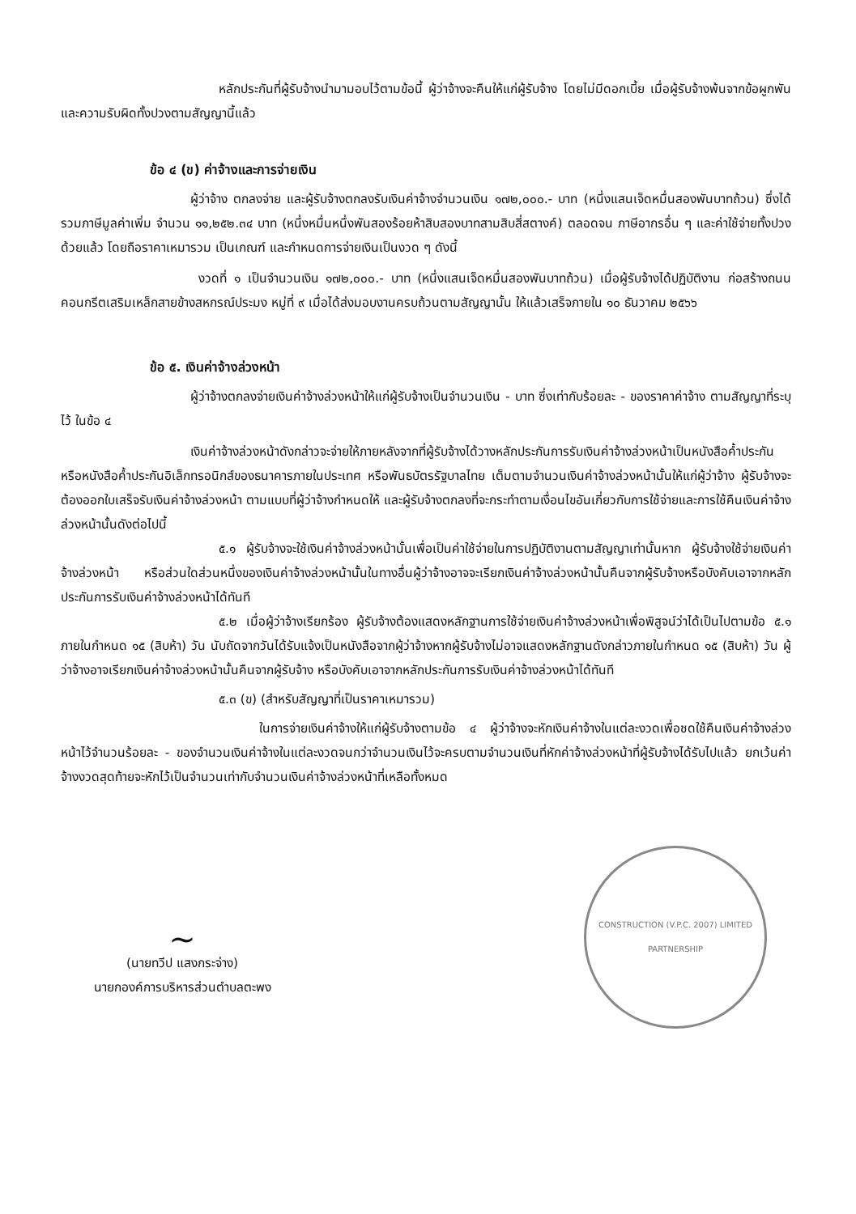หลักประกันที่ผู้รับจ้างนำมามอบไว้ตามข้อนี้ ผู้ว่าจ้างจะคืนให้แก่ผู้รับจ้าง โดยไม่มีดอกเบี้ย เมื่อผู้รับจ้างพ้นจากข้อผูกพัน และความรับผิดทั้งปวงตามสัญญานี้แล้ว
ข้อ ๔ (ข) ค่าจ้างและการจ่ายเงิน
ผู้ว่าจ้าง ตกลงจ่าย และผู้รับจ้างตกลงรับเงินค่าจ้างจำนวนเงิน ๑๗๒,๐๐๐.- บาท (หนึ่งแสนเจ็ดหมื่นสองพันบาทถ้วน) ซึ่งได้รวมภาษีมูลค่าเพิ่ม จำนวน ๑๑,๒๕๒.๓๔ บาท (หนึ่งหมื่นหนึ่งพันสองร้อยห้าสิบสองบาทสามสิบสี่สตางค์) ตลอดจน ภาษีอากรอื่น ๆ และค่าใช้จ่ายทั้งปวงด้วยแล้ว โดยถือราคาเหมารวม เป็นเกณฑ์ และกำหนดการจ่ายเงินเป็นงวด ๆ ดังนี้
งวดที่ ๑ เป็นจำนวนเงิน ๑๗๒,๐๐๐.- บาท (หนึ่งแสนเจ็ดหมื่นสองพันบาทถ้วน) เมื่อผู้รับจ้างได้ปฏิบัติงาน ก่อสร้างถนนคอนกรีตเสริมเหล็กสายข้างสหกรณ์ประมง หมู่ที่ ๙ เมื่อได้ส่งมอบงานครบถ้วนตามสัญญานั้น ให้แล้วเสร็จภายใน ๑๐ ธันวาคม ๒๕๖๖
ข้อ ๕. เงินค่าจ้างล่วงหน้า
ผู้ว่าจ้างตกลงจ่ายเงินค่าจ้างล่วงหน้าให้แก่ผู้รับจ้างเป็นจำนวนเงิน - บาท ซึ่งเท่ากับร้อยละ - ของราคาค่าจ้าง ตามสัญญาที่ระบุไว้ ในข้อ ๔
เงินค่าจ้างล่วงหน้าดังกล่าวจะจ่ายให้ภายหลังจากที่ผู้รับจ้างได้วางหลักประกันการรับเงินค่าจ้างล่วงหน้าเป็นหนังสือค้ำประกันหรือหนังสือค้ำประกันอิเล็กทรอนิกส์ของธนาคารภายในประเทศ หรือพันธบัตรรัฐบาลไทย เต็มตามจำนวนเงินค่าจ้างล่วงหน้านั้นให้แก่ผู้ว่าจ้าง ผู้รับจ้างจะต้องออกใบเสร็จรับเงินค่าจ้างล่วงหน้า ตามแบบที่ผู้ว่าจ้างกำหนดให้ และผู้รับจ้างตกลงที่จะกระทำตามเงื่อนไขอันเกี่ยวกับการใช้จ่ายและการใช้คืนเงินค่าจ้างล่วงหน้านั้นดังต่อไปนี้
๕.๑ ผู้รับจ้างจะใช้เงินค่าจ้างล่วงหน้านั้นเพื่อเป็นค่าใช้จ่ายในการปฏิบัติงานตามสัญญาเท่านั้นหาก ผู้รับจ้างใช้จ่ายเงินค่าจ้างล่วงหน้า หรือส่วนใดส่วนหนึ่งของเงินค่าจ้างล่วงหน้านั้นในทางอื่นผู้ว่าจ้างอาจจะเรียกเงินค่าจ้างล่วงหน้านั้นคืนจากผู้รับจ้างหรือบังคับเอาจากหลักประกันการรับเงินค่าจ้างล่วงหน้าได้ทันที
๕.๒ เมื่อผู้ว่าจ้างเรียกร้อง ผู้รับจ้างต้องแสดงหลักฐานการใช้จ่ายเงินค่าจ้างล่วงหน้าเพื่อพิสูจน์ว่าได้เป็นไปตามข้อ ๕.๑ ภายในกำหนด ๑๕ (สิบห้า) วัน นับถัดจากวันได้รับแจ้งเป็นหนังสือจากผู้ว่าจ้างหากผู้รับจ้างไม่อาจแสดงหลักฐานดังกล่าวภายในกำหนด ๑๕ (สิบห้า) วัน ผู้ว่าจ้างอาจเรียกเงินค่าจ้างล่วงหน้านั้นคืนจากผู้รับจ้าง หรือบังคับเอาจากหลักประกันการรับเงินค่าจ้างล่วงหน้าได้ทันที
๕.๓ (ข) (สำหรับสัญญาที่เป็นราคาเหมารวม)
ในการจ่ายเงินค่าจ้างให้แก่ผู้รับจ้างตามข้อ ๔ ผู้ว่าจ้างจะหักเงินค่าจ้างในแต่ละงวดเพื่อชดใช้คืนเงินค่าจ้างล่วงหน้าไว้จำนวนร้อยละ - ของจำนวนเงินค่าจ้างในแต่ละงวดจนกว่าจำนวนเงินไว้จะครบตามจำนวนเงินที่หักค่าจ้างล่วงหน้าที่ผู้รับจ้างได้รับไปแล้ว ยกเว้นค่าจ้างงวดสุดท้ายจะหักไว้เป็นจำนวนเท่ากับจำนวนเงินค่าจ้างล่วงหน้าที่เหลือทั้งหมด
~
(นายทวีป แสงกระจ่าง)
นายกองค์การบริหารส่วนตำบลตะพง
CONSTRUCTION (V.P.C. 2007) LIMITED PARTNERSHIP